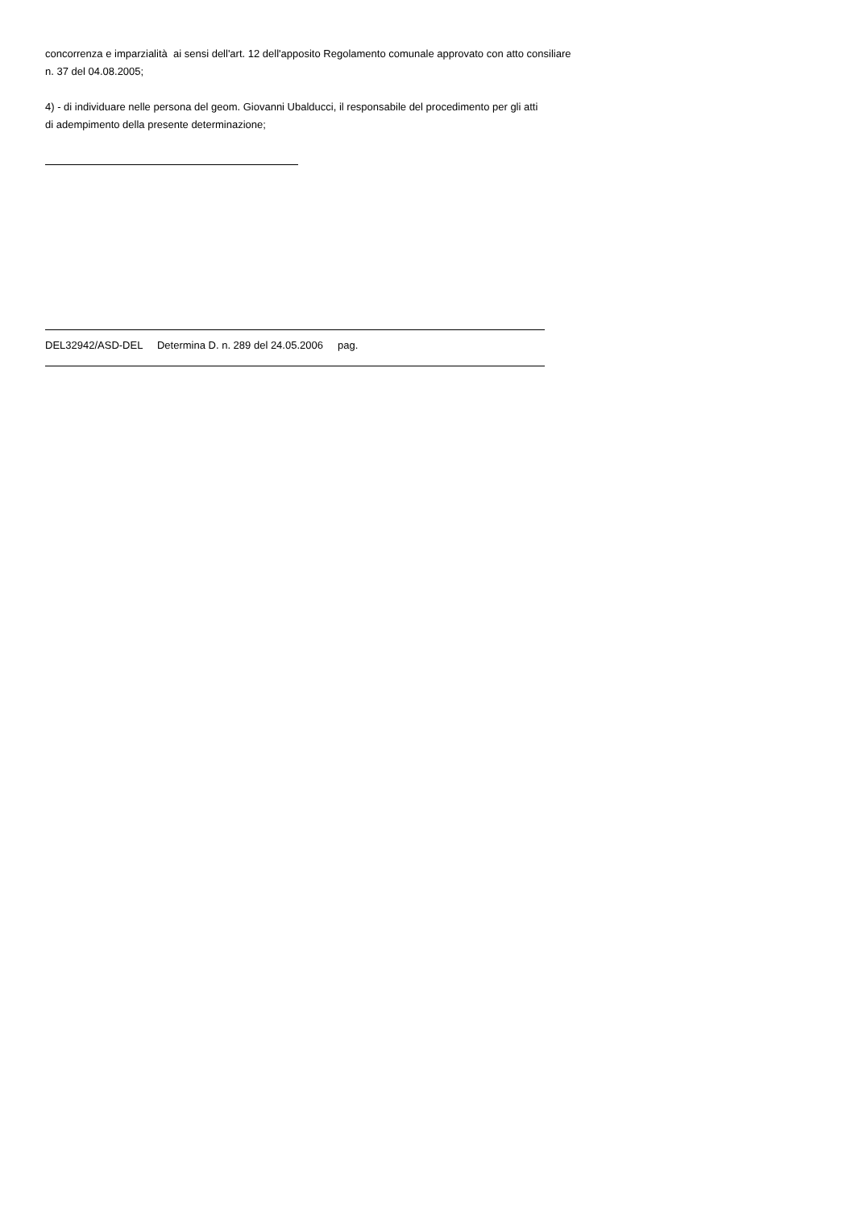concorrenza e imparzialità ai sensi dell'art. 12 dell'apposito Regolamento comunale approvato con atto consiliare
n. 37 del 04.08.2005;
4) - di individuare nelle persona del geom. Giovanni Ubalducci, il responsabile del procedimento per gli atti
di adempimento della presente determinazione;
DEL32942/ASD-DEL Determina D. n. 289 del 24.05.2006 pag.